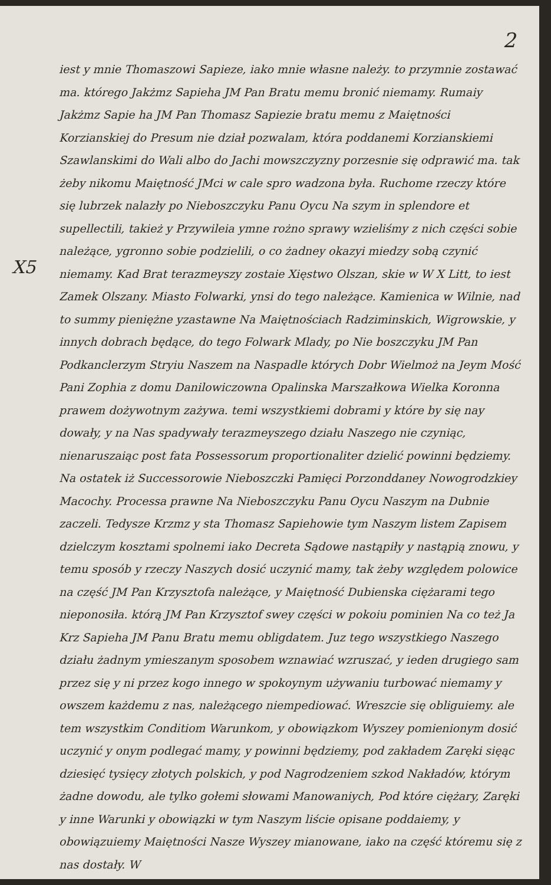2
X5
iest y mnie Thomaszowi Sapieze, iako mnie własne należy. to przymnie zostawać ma. którego Jakżmz Sapieha JM Pan Bratu memu bronić niemamy. Rumaiy Jakżmz Sapie ha JM Pan Thomasz Sapiezie bratu memu z Maiętności Korzianskiej do Presum nie dział pozwalam, która poddanemi Korzianskiemi Szawlanskimi do Wali albo do Jachi mowszczyzny porzesnie się odprawić ma. tak żeby nikomu Maiętność JMci w cale spro wadzona była. Ruchome rzeczy które się lubrzek nalazły po Nieboszczyku Panu Oycu Na szym in splendore et supellectili, takież y Przywileia ymne rożno sprawy wzieliśmy z nich części sobie należące, ygronno sobie podzielili, o co żadney okazyi miedzy sobą czynić niemamy. Kad Brat terazmeyszy zostaie Xięstwo Olszan, skie w W X Litt, to iest Zamek Olszany. Miasto Folwarki, ynsi do tego należące. Kamienica w Wilnie, nad to summy pieniężne yzastawne Na Maiętnościach Radziminskich, Wigrowskie, y innych dobrach będące, do tego Folwark Mlady, po Nie boszczyku JM Pan Podkanclerzym Stryiu Naszem na Naspadle których Dobr Wielmoż na Jeym Mość Pani Zophia z domu Danilowiczowna Opalinska Marszałkowa Wielka Koronna prawem dożywotnym zażywa. temi wszystkiemi dobrami y które by się nay dowały, y na Nas spadywały terazmeyszego działu Naszego nie czyniąc, nienaruszaiąc post fata Possessorum proportionaliter dzielić powinni będziemy. Na ostatek iż Successorowie Nieboszczki Pamięci Porzonddaney Nowogrodzkiey Macochy. Processa prawne Na Nieboszczyku Panu Oycu Naszym na Dubnie zaczeli. Tedysze Krzmz y sta Thomasz Sapiehowie tym Naszym listem Zapisem dzielczym kosztami spolnemi iako Decreta Sądowe nastąpiły y nastąpią znowu, y temu sposób y rzeczy Naszych dosić uczynić mamy, tak żeby względem polowice na część JM Pan Krzysztofa należące, y Maiętność Dubienska ciężarami tego nieponosiła. którą JM Pan Krzysztof swey części w pokoiu pominien Na co też Ja Krz Sapieha JM Panu Bratu memu obligdatem. Juz tego wszystkiego Naszego działu żadnym ymieszanym sposobem wznawiać wzruszać, y ieden drugiego sam przez się y ni przez kogo innego w spokoynym używaniu turbować niemamy y owszem każdemu z nas, należącego niempediować. Wreszcie się obliguiemy. ale tem wszystkim Conditiom Warunkom, y obowiązkom Wyszey pomienionym dosić uczynić y onym podlegać mamy, y powinni będziemy, pod zakładem Zaręki sięąc dziesięć tysięcy złotych polskich, y pod Nagrodzeniem szkod Nakładów, którym żadne dowodu, ale tylko gołemi słowami Manowaniych, Pod które ciężary, Zaręki y inne Warunki y obowiązki w tym Naszym liście opisane poddaiemy, y obowiązuiemy Maiętności Nasze Wyszey mianowane, iako na część któremu się z nas dostały. W